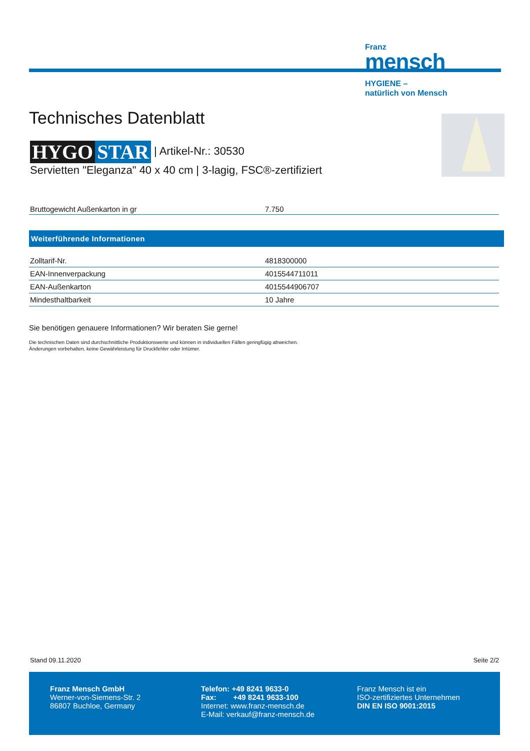Franz
mensch
HYGIENE –
natürlich von Mensch
Technisches Datenblatt
HYGO STAR | Artikel-Nr.: 30530
Servietten "Eleganza" 40 x 40 cm | 3-lagig, FSC®-zertifiziert
| Bruttogewicht Außenkarton in gr | 7.750 |
Weiterführende Informationen
| Zolltarif-Nr. | 4818300000 |
| EAN-Innenverpackung | 4015544711011 |
| EAN-Außenkarton | 4015544906707 |
| Mindesthaltbarkeit | 10 Jahre |
Sie benötigen genauere Informationen? Wir beraten Sie gerne!
Die technischen Daten sind durchschnittliche Produktionswerte und können in individuellen Fällen geringfügig abweichen.
Änderungen vorbehalten, keine Gewährleistung für Druckfehler oder Irrtümer.
Stand 09.11.2020 Seite 2/2
Franz Mensch GmbH
Werner-von-Siemens-Str. 2
86807 Buchloe, Germany
Telefon: +49 8241 9633-0
Fax: +49 8241 9633-100
Internet: www.franz-mensch.de
E-Mail: verkauf@franz-mensch.de
Franz Mensch ist ein
ISO-zertifiziertes Unternehmen
DIN EN ISO 9001:2015